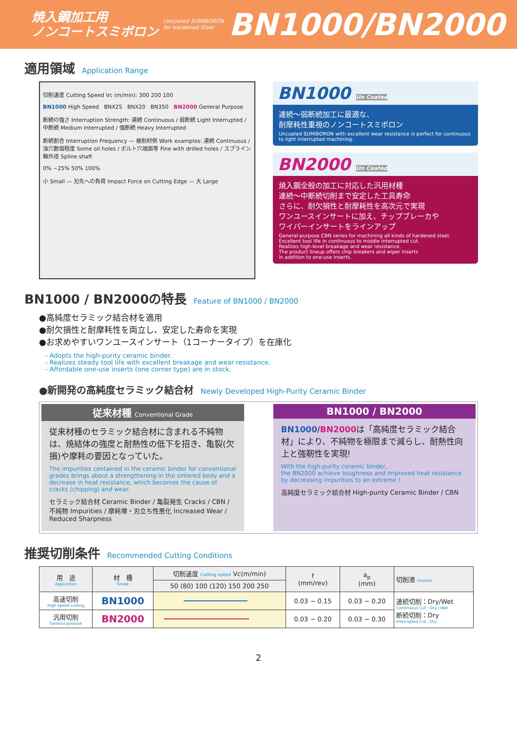焼入鋼加工用
ノンコートスミボロン
Uncoated SUMIBORON
for Hardened Steel
BN1000/BN2000
適用領域 Application Range
切削速度 Cutting Speed Vc (m/min): 300 200 100
BN1000 High Speed BNX25 BNX20 BN350 BN2000 General Purpose
断続の強さ Interruption Strength: 連続 Continuous / 弱断続 Light Interrupted / 中断続 Medium Interrupted / 強断続 Heavy Interrupted
断続割合 Interruption Frequency — 被削材例 Work examples: 連続 Continuous / 油穴数個程度 Some oil holes / ボルト穴端面等 Fine with drilled holes / スプライン軸外径 Spline shaft
0% ~25% 50% 100%
小 Small — 刃先への負荷 Impact Force on Cutting Edge — 大 Large
BN1000 Un Coated
連続～弱断続加工に最適な、
耐摩耗性重視のノンコートスミボロン
Uncoated SUMIBORON with excellent wear resistance is perfect for continuous to light interrupted machining.
BN2000 Un Coated
焼入鋼全般の加工に対応した汎用材種
連続～中断続切削まで安定した工具寿命
さらに、耐欠損性と耐摩耗性を高次元で実現
ワンユースインサートに加え、チップブレーカや
ワイパーインサートをラインアップ
General-purpose CBN series for machining all kinds of hardened steel.
Excellent tool life in continuous to middle interrupted cut.
Realizes high-level breakage and wear resistance.
The product lineup offers chip breakers and wiper inserts
in addition to one-use inserts.
BN1000 / BN2000の特長 Feature of BN1000 / BN2000
●高純度セラミック結合材を適用
●耐欠損性と耐摩耗性を両立し、安定した寿命を実現
●お求めやすいワンユースインサート（1コーナータイプ）を在庫化
- Adopts the high-purity ceramic binder.
- Realizes steady tool life with excellent breakage and wear resistance.
- Affordable one-use inserts (one corner type) are in stock.
●新開発の高純度セラミック結合材 Newly Developed High-Purity Ceramic Binder
従来材種 Conventional Grade
従来材種のセラミック結合材に含まれる不純物は、焼結体の強度と耐熱性の低下を招き、亀裂(欠損)や摩耗の要因となっていた。
The impurities contained in the ceramic binder for conventional grades brings about a strengthening in the sintered body and a decrease in heat resistance, which becomes the cause of cracks (chipping) and wear.
セラミック結合材 Ceramic Binder / 亀裂発生 Cracks / CBN / 不純物 Impurities / 摩耗増・刃立ち性悪化 Increased Wear / Reduced Sharpness
BN1000 / BN2000
BN1000/BN2000は「高純度セラミック結合材」により、不純物を極限まで減らし、耐熱性向上と強靭性を実現!
With the high-purity ceramic binder,
the BN2000 achieve toughness and improved heat resistance by decreasing impurities to an extreme !
高純度セラミック結合材 High-purity Ceramic Binder / CBN
推奨切削条件 Recommended Cutting Conditions
| 用 途 Application | 材 種 Grade | 切削速度 Cutting speed Vc(m/min) | f (mm/rev) | a<sub>p</sub> (mm) | 切削液 Coolant |
| --- | --- | --- | --- | --- | --- |
| | | 50 (80) 100 (120) 150 200 250 | | | |
| 高速切削 High speed cutting | BN1000 | | 0.03 ~ 0.15 | 0.03 ~ 0.20 | 連続切削：Dry/Wet Continuous Cut : Dry / Wet 断続切削：Dry Interrupted Cut : Dry |
| 汎用切削 General purpose | BN2000 | | 0.03 ~ 0.20 | 0.03 ~ 0.30 | |
2